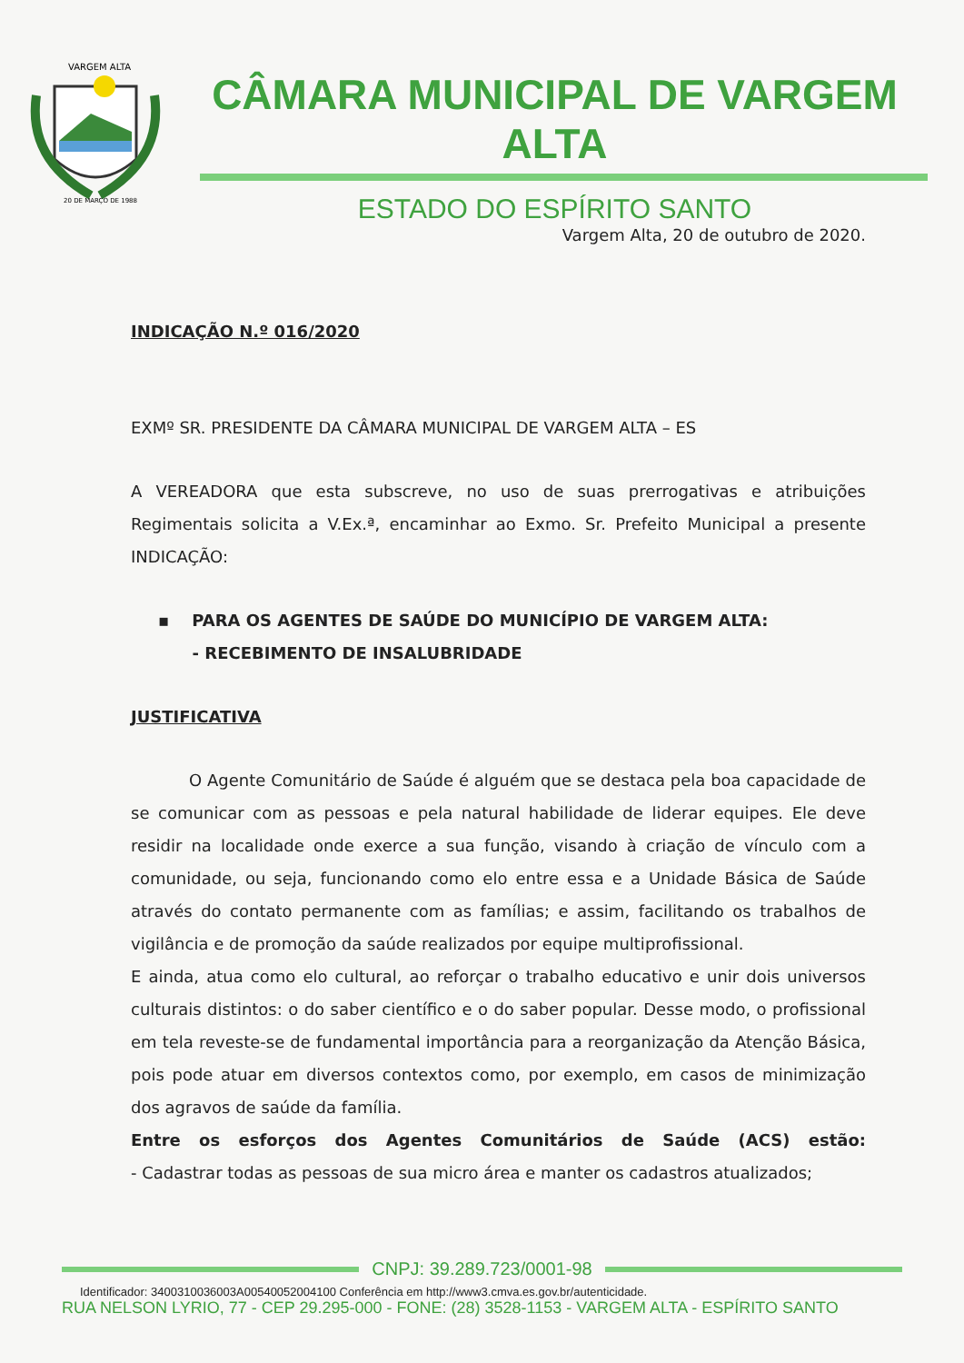VARGEM ALTA
20 DE MARÇO DE 1988
CÂMARA MUNICIPAL DE VARGEM ALTA
ESTADO DO ESPÍRITO SANTO
Vargem Alta, 20 de outubro de 2020.
INDICAÇÃO N.º 016/2020
EXMº SR. PRESIDENTE DA CÂMARA MUNICIPAL DE VARGEM ALTA – ES
A VEREADORA que esta subscreve, no uso de suas prerrogativas e atribuições Regimentais solicita a V.Ex.ª, encaminhar ao Exmo. Sr. Prefeito Municipal a presente INDICAÇÃO:
▪ PARA OS AGENTES DE SAÚDE DO MUNICÍPIO DE VARGEM ALTA:
- RECEBIMENTO DE INSALUBRIDADE
JUSTIFICATIVA
O Agente Comunitário de Saúde é alguém que se destaca pela boa capacidade de se comunicar com as pessoas e pela natural habilidade de liderar equipes. Ele deve residir na localidade onde exerce a sua função, visando à criação de vínculo com a comunidade, ou seja, funcionando como elo entre essa e a Unidade Básica de Saúde através do contato permanente com as famílias; e assim, facilitando os trabalhos de vigilância e de promoção da saúde realizados por equipe multiprofissional.
E ainda, atua como elo cultural, ao reforçar o trabalho educativo e unir dois universos culturais distintos: o do saber científico e o do saber popular. Desse modo, o profissional em tela reveste-se de fundamental importância para a reorganização da Atenção Básica, pois pode atuar em diversos contextos como, por exemplo, em casos de minimização dos agravos de saúde da família.
Entre os esforços dos Agentes Comunitários de Saúde (ACS) estão:
- Cadastrar todas as pessoas de sua micro área e manter os cadastros atualizados;
CNPJ: 39.289.723/0001-98
Identificador: 3400310036003A00540052004100 Conferência em http://www3.cmva.es.gov.br/autenticidade.
RUA NELSON LYRIO, 77 - CEP 29.295-000 - FONE: (28) 3528-1153 - VARGEM ALTA - ESPÍRITO SANTO